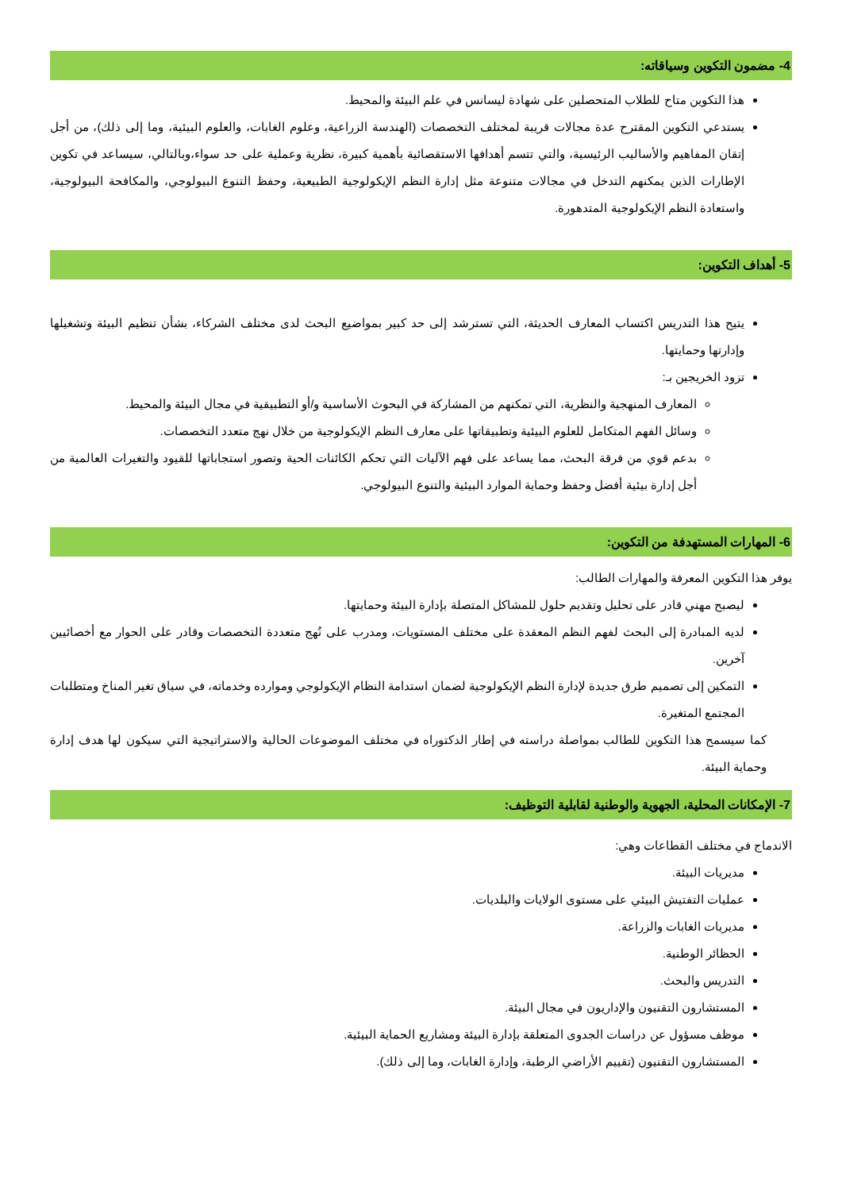4- مضمون التكوين وسياقاته:
هذا التكوين متاح للطلاب المتحصلين على شهادة ليسانس في علم البيئة والمحيط.
يستدعي التكوين المقترح عدة مجالات قريبة لمختلف التخصصات (الهندسة الزراعية، وعلوم الغابات، والعلوم البيئية، وما إلى ذلك)، من أجل إتقان المفاهيم والأساليب الرئيسية، والتي تتسم أهدافها الاستقصائية بأهمية كبيرة، نظرية وعملية على حد سواء،وبالتالي، سيساعد في تكوين الإطارات الذين يمكنهم التدخل في مجالات متنوعة مثل إدارة النظم الإيكولوجية الطبيعية، وحفظ التنوع البيولوجي، والمكافحة البيولوجية، واستعادة النظم الإيكولوجية المتدهورة.
5- أهداف التكوين:
يتيح هذا التدريس اكتساب المعارف الحديثة، التي تسترشد إلى حد كبير بمواضيع البحث لدى مختلف الشركاء، بشأن تنظيم البيئة وتشغيلها وإدارتها وحمايتها.
تزود الخريجين بـ:
المعارف المنهجية والنظرية، التي تمكنهم من المشاركة في البحوث الأساسية و/أو التطبيقية في مجال البيئة والمحيط.
وسائل الفهم المتكامل للعلوم البيئية وتطبيقاتها على معارف النظم الإيكولوجية من خلال نهج متعدد التخصصات.
بدعم قوي من فرقة البحث، مما يساعد على فهم الآليات التي تحكم الكائنات الحية وتصور استجاباتها للقيود والتغيرات العالمية من أجل إدارة بيئية أفضل وحفظ وحماية الموارد البيئية والتنوع البيولوجي.
6- المهارات المستهدفة من التكوين:
يوفر هذا التكوين المعرفة والمهارات الطالب:
ليصبح مهني قادر على تحليل وتقديم حلول للمشاكل المتصلة بإدارة البيئة وحمايتها.
لديه المبادرة إلى البحث لفهم النظم المعقدة على مختلف المستويات، ومدرب على نُهج متعددة التخصصات وقادر على الحوار مع أخصائيين آخرين.
التمكين إلى تصميم طرق جديدة لإدارة النظم الإيكولوجية لضمان استدامة النظام الإيكولوجي وموارده وخدماته، في سياق تغير المناخ ومتطلبات المجتمع المتغيرة.
كما سيسمح هذا التكوين للطالب بمواصلة دراسته في إطار الدكتوراه في مختلف الموضوعات الحالية والاستراتيجية التي سيكون لها هدف إدارة وحماية البيئة.
7- الإمكانات المحلية، الجهوية والوطنية لقابلية التوظيف:
الاندماج في مختلف القطاعات وهي:
مديريات البيئة.
عمليات التفتيش البيئي على مستوى الولايات والبلديات.
مديريات الغابات والزراعة.
الحظائر الوطنية.
التدريس والبحث.
المستشارون التقنيون والإداريون في مجال البيئة.
موظف مسؤول عن دراسات الجدوى المتعلقة بإدارة البيئة ومشاريع الحماية البيئية.
المستشارون التقنيون (تقييم الأراضي الرطبة، وإدارة الغابات، وما إلى ذلك).